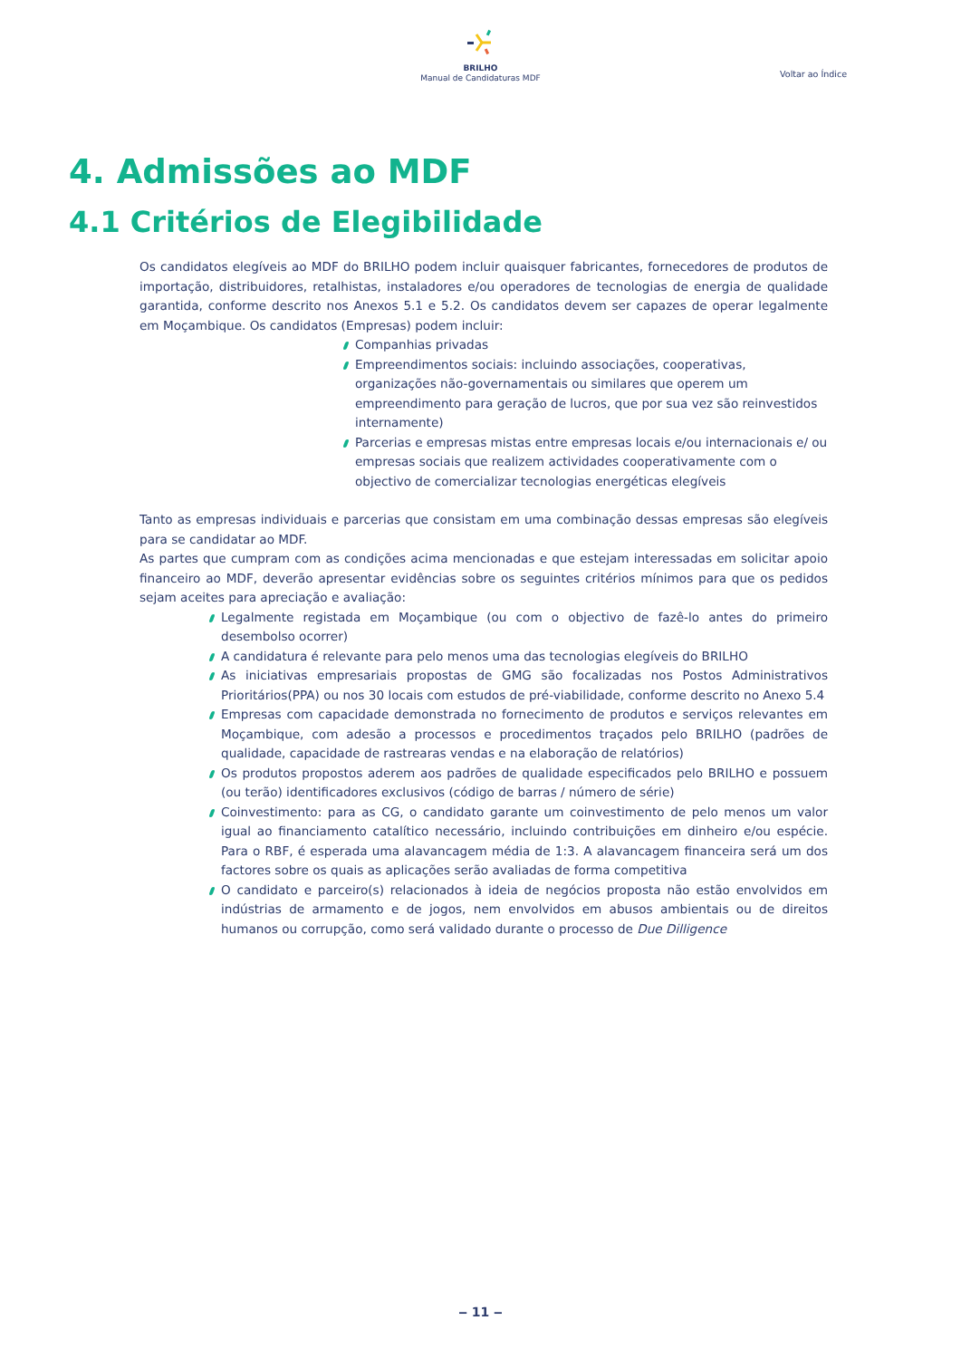BRILHO
Manual de Candidaturas MDF
Voltar ao Índice
4. Admissões ao MDF
4.1 Critérios de Elegibilidade
Os candidatos elegíveis ao MDF do BRILHO podem incluir quaisquer fabricantes, fornecedores de produtos de importação, distribuidores, retalhistas, instaladores e/ou operadores de tecnologias de energia de qualidade garantida, conforme descrito nos Anexos 5.1 e 5.2. Os candidatos devem ser capazes de operar legalmente em Moçambique. Os candidatos (Empresas) podem incluir:
Companhias privadas
Empreendimentos sociais: incluindo associações, cooperativas, organizações não-governamentais ou similares que operem um empreendimento para geração de lucros, que por sua vez são reinvestidos internamente)
Parcerias e empresas mistas entre empresas locais e/ou internacionais e/ ou empresas sociais que realizem actividades cooperativamente com o objectivo de comercializar tecnologias energéticas elegíveis
Tanto as empresas individuais e parcerias que consistam em uma combinação dessas empresas são elegíveis para se candidatar ao MDF.
As partes que cumpram com as condições acima mencionadas e que estejam interessadas em solicitar apoio financeiro ao MDF, deverão apresentar evidências sobre os seguintes critérios mínimos para que os pedidos sejam aceites para apreciação e avaliação:
Legalmente registada em Moçambique (ou com o objectivo de fazê-lo antes do primeiro desembolso ocorrer)
A candidatura é relevante para pelo menos uma das tecnologias elegíveis do BRILHO
As iniciativas empresariais propostas de GMG são focalizadas nos Postos Administrativos Prioritários(PPA) ou nos 30 locais com estudos de pré-viabilidade, conforme descrito no Anexo 5.4
Empresas com capacidade demonstrada no fornecimento de produtos e serviços relevantes em Moçambique, com adesão a processos e procedimentos traçados pelo BRILHO (padrões de qualidade, capacidade de rastrearas vendas e na elaboração de relatórios)
Os produtos propostos aderem aos padrões de qualidade especificados pelo BRILHO e possuem (ou terão) identificadores exclusivos (código de barras / número de série)
Coinvestimento: para as CG, o candidato garante um coinvestimento de pelo menos um valor igual ao financiamento catalítico necessário, incluindo contribuições em dinheiro e/ou espécie. Para o RBF, é esperada uma alavancagem média de 1:3. A alavancagem financeira será um dos factores sobre os quais as aplicações serão avaliadas de forma competitiva
O candidato e parceiro(s) relacionados à ideia de negócios proposta não estão envolvidos em indústrias de armamento e de jogos, nem envolvidos em abusos ambientais ou de direitos humanos ou corrupção, como será validado durante o processo de Due Dilligence
‒ 11 ‒